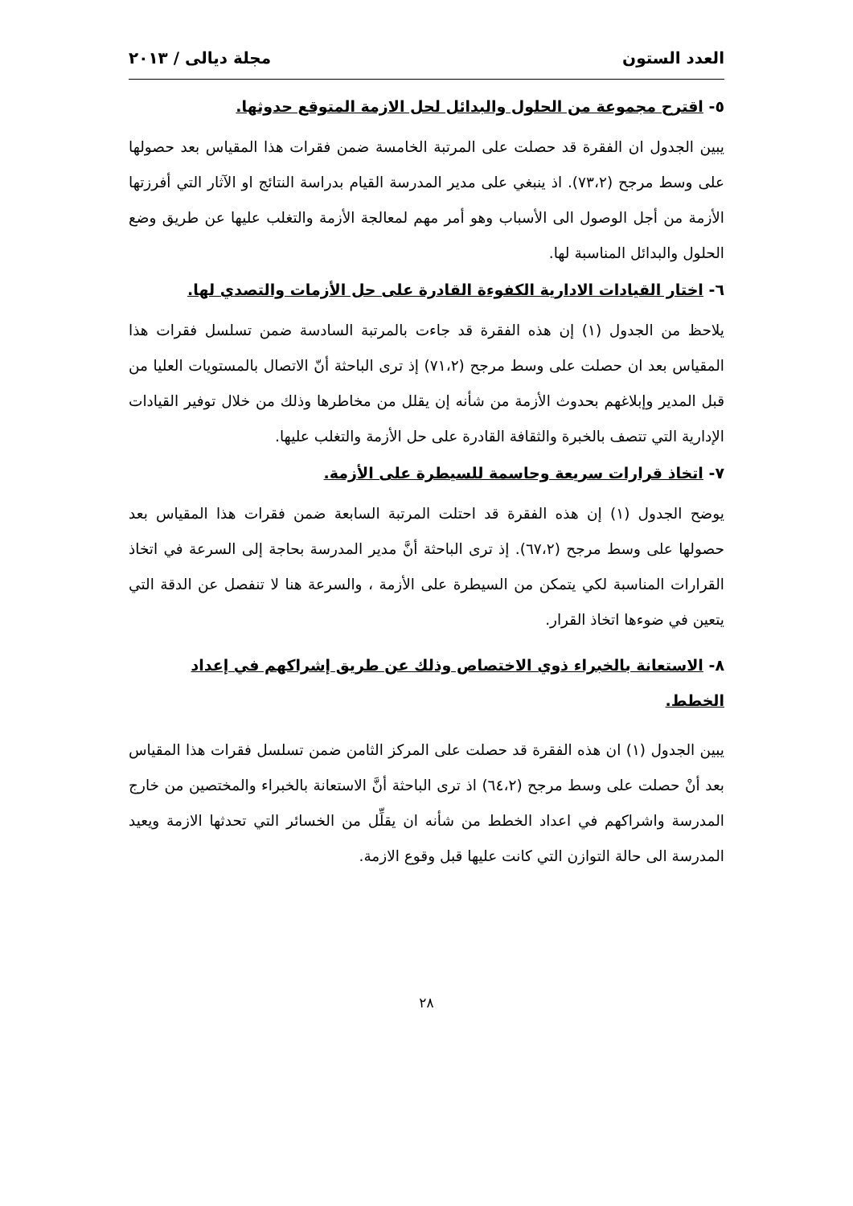العدد الستون مجلة ديالى / ٢٠١٣
٥- اقترح مجموعة من الحلول والبدائل لحل الازمة المتوقع حدوثها.
يبين الجدول ان الفقرة قد حصلت على المرتبة الخامسة ضمن فقرات هذا المقياس بعد حصولها على وسط مرجح (٧٣،٢). اذ ينبغي على مدير المدرسة القيام بدراسة النتائج او الآثار التي أفرزتها الأزمة من أجل الوصول الى الأسباب وهو أمر مهم لمعالجة الأزمة والتغلب عليها عن طريق وضع الحلول والبدائل المناسبة لها.
٦- اختار القيادات الادارية الكفوءة القادرة على حل الأزمات والتصدي لها.
يلاحظ من الجدول (١) إن هذه الفقرة قد جاءت بالمرتبة السادسة ضمن تسلسل فقرات هذا المقياس بعد ان حصلت على وسط مرجح (٧١،٢) إذ ترى الباحثة أنّ الاتصال بالمستويات العليا من قبل المدير وإبلاغهم بحدوث الأزمة من شأنه إن يقلل من مخاطرها وذلك من خلال توفير القيادات الإدارية التي تتصف بالخبرة والثقافة القادرة على حل الأزمة والتغلب عليها.
٧- اتخاذ قرارات سريعة وحاسمة للسيطرة على الأزمة.
يوضح الجدول (١) إن هذه الفقرة قد احتلت المرتبة السابعة ضمن فقرات هذا المقياس بعد حصولها على وسط مرجح (٦٧،٢). إذ ترى الباحثة أنَّ مدير المدرسة بحاجة إلى السرعة في اتخاذ القرارات المناسبة لكي يتمكن من السيطرة على الأزمة ، والسرعة هنا لا تنفصل عن الدقة التي يتعين في ضوءها اتخاذ القرار.
٨- الاستعانة بالخبراء ذوي الاختصاص وذلك عن طريق إشراكهم في إعداد الخطط.
يبين الجدول (١) ان هذه الفقرة قد حصلت على المركز الثامن ضمن تسلسل فقرات هذا المقياس بعد أنْ حصلت على وسط مرجح (٦٤،٢) اذ ترى الباحثة أنَّ الاستعانة بالخبراء والمختصين من خارج المدرسة واشراكهم في اعداد الخطط من شأنه ان يقلِّل من الخسائر التي تحدثها الازمة ويعيد المدرسة الى حالة التوازن التي كانت عليها قبل وقوع الازمة.
٢٨